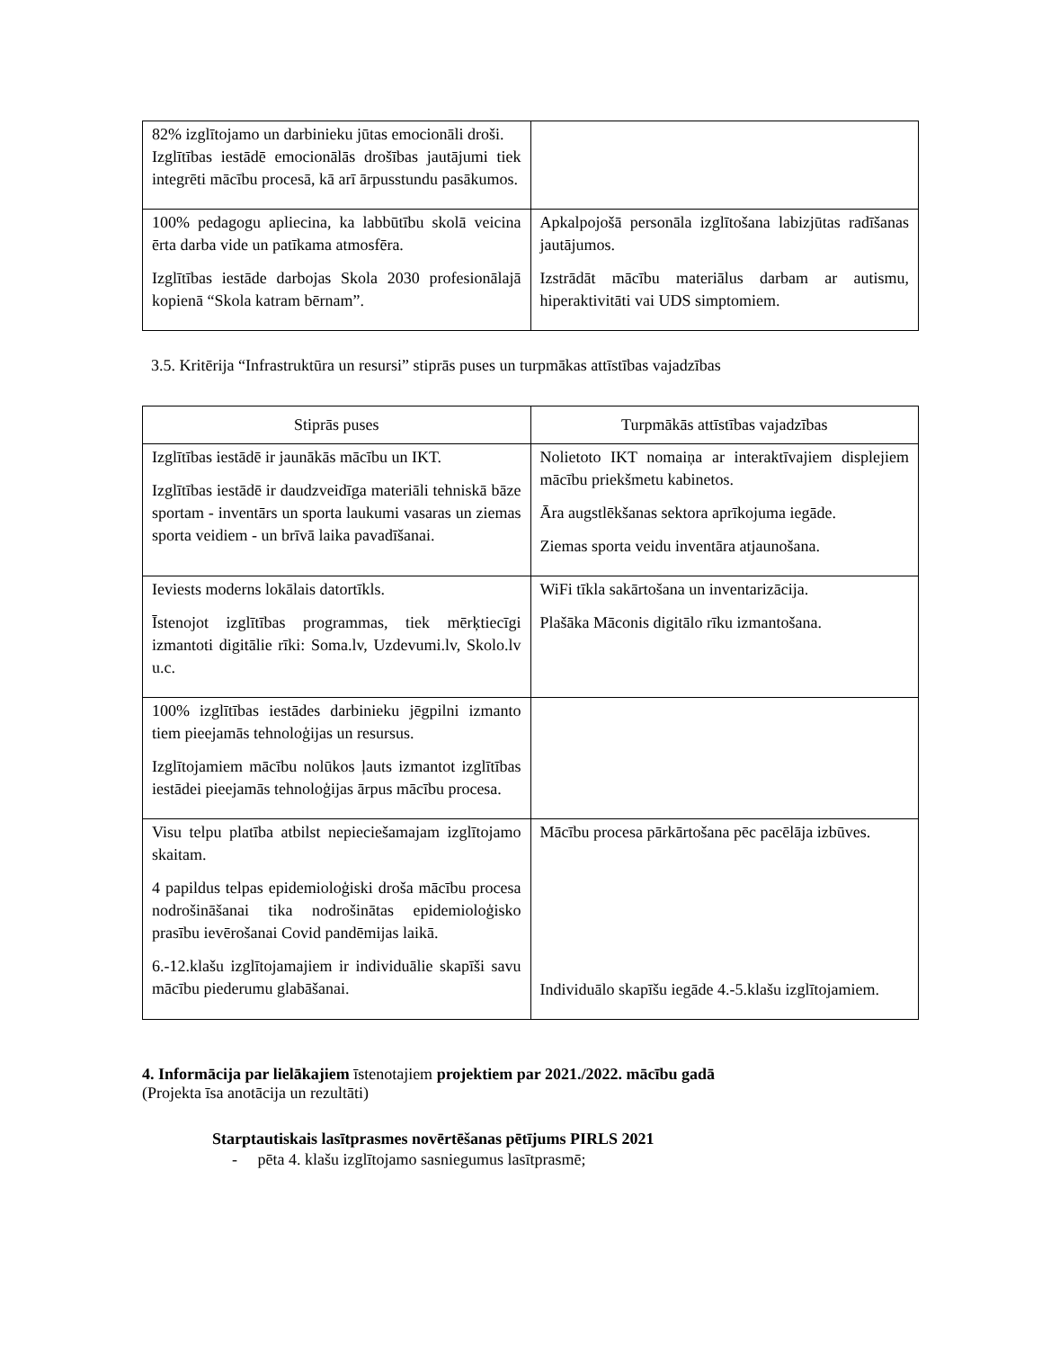| 82% izglītojamo un darbinieku jūtas emocionāli droši. Izglītības iestādē emocionālās drošības jautājumi tiek integrēti mācību procesā, kā arī ārpusstundu pasākumos. | |
| 100% pedagogu apliecina, ka labbūtību skolā veicina ērta darba vide un patīkama atmosfēra. Izglītības iestāde darbojas Skola 2030 profesionālajā kopienā “Skola katram bērnam”. | Apkalpojošā personāla izglītošana labizjūtas radīšanas jautājumos. Izstrādāt mācību materiālus darbam ar autismu, hiperaktivitāti vai UDS simptomiem. |
3.5. Kritērija “Infrastruktūra un resursi” stiprās puses un turpmākas attīstības vajadzības
| Stiprās puses | Turpmākās attīstības vajadzības |
| --- | --- |
| Izglītības iestādē ir jaunākās mācību un IKT. Izglītības iestādē ir daudzveidīga materiāli tehniskā bāze sportam - inventārs un sporta laukumi vasaras un ziemas sporta veidiem - un brīvā laika pavadīšanai. | Nolietoto IKT nomaiņa ar interaktīvajiem displejiem mācību priekšmetu kabinetos. Āra augstlēkšanas sektora aprīkojuma iegāde. Ziemas sporta veidu inventāra atjaunošana. |
| Ieviests moderns lokālais datortīkls. Īstenojot izglītības programmas, tiek mērķtiecīgi izmantoti digitālie rīki: Soma.lv, Uzdevumi.lv, Skolo.lv u.c. | WiFi tīkla sakārtošana un inventarizācija. Plašāka Māconis digitālo rīku izmantošana. |
| 100% izglītības iestādes darbinieku jēgpilni izmanto tiem pieejamās tehnoloģijas un resursus. Izglītojamiem mācību nolūkos ļauts izmantot izglītības iestādei pieejamās tehnoloģijas ārpus mācību procesa. | |
| Visu telpu platība atbilst nepieciešamajam izglītojamo skaitam. 4 papildus telpas epidemioloģiski droša mācību procesa nodrošināšanai tika nodrošinātas epidemioloģisko prasību ievērošanai Covid pandēmijas laikā. 6.-12.klašu izglītojamajiem ir individuālie skapīši savu mācību piederumu glabāšanai. | Mācību procesa pārkārtošana pēc pacēlāja izbūves. Individuālo skapīšu iegāde 4.-5.klašu izglītojamiem. |
4. Informācija par lielākajiem īstenotajiem projektiem par 2021./2022. mācību gadā
(Projekta īsa anotācija un rezultāti)
Starptautiskais lasītprasmes novērtēšanas pētījums PIRLS 2021
- pēta 4. klašu izglītojamo sasniegumus lasītprasmē;